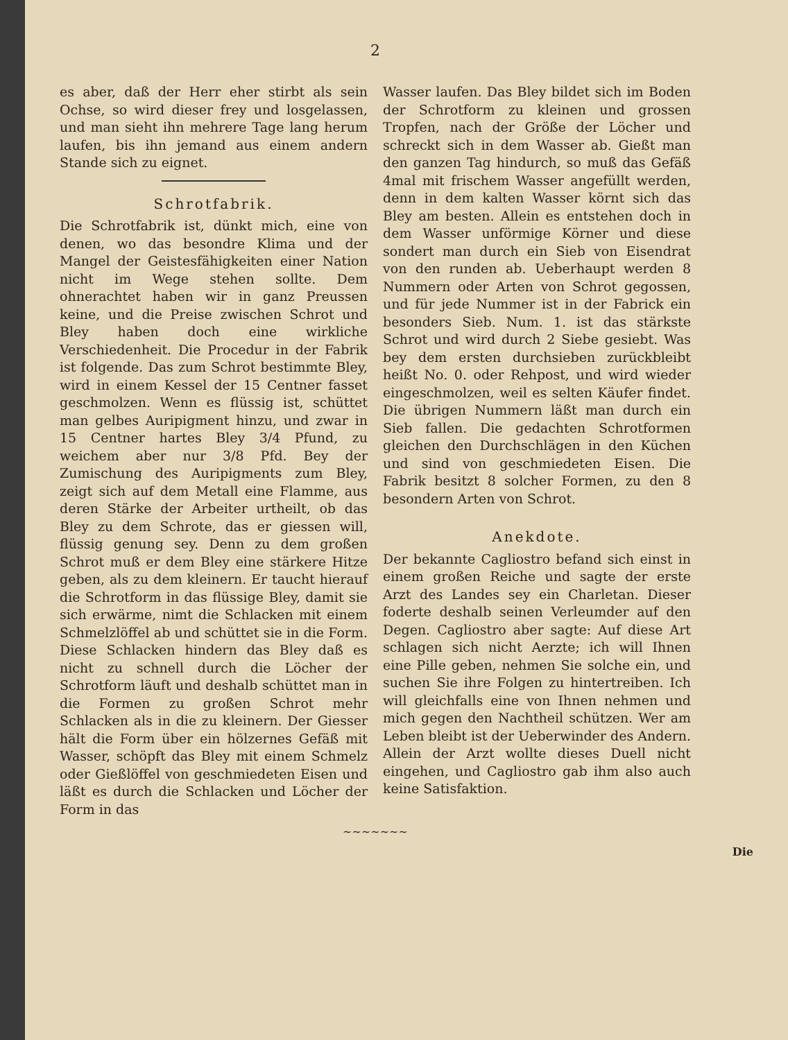2
es aber, daß der Herr eher stirbt als sein Ochse, so wird dieser frey und losgelassen, und man sieht ihn mehrere Tage lang herum laufen, bis ihn jemand aus einem andern Stande sich zu eignet.
Schrotfabrik.
Die Schrotfabrik ist, dünkt mich, eine von denen, wo das besondre Klima und der Mangel der Geistesfähigkeiten einer Nation nicht im Wege stehen sollte. Dem ohnerachtet haben wir in ganz Preussen keine, und die Preise zwischen Schrot und Bley haben doch eine wirkliche Verschiedenheit. Die Procedur in der Fabrik ist folgende. Das zum Schrot bestimmte Bley, wird in einem Kessel der 15 Centner fasset geschmolzen. Wenn es flüssig ist, schüttet man gelbes Auripigment hinzu, und zwar in 15 Centner hartes Bley 3/4 Pfund, zu weichem aber nur 3/8 Pfd. Bey der Zumischung des Auripigments zum Bley, zeigt sich auf dem Metall eine Flamme, aus deren Stärke der Arbeiter urtheilt, ob das Bley zu dem Schrote, das er giessen will, flüssig genung sey. Denn zu dem großen Schrot muß er dem Bley eine stärkere Hitze geben, als zu dem kleinern. Er taucht hierauf die Schrotform in das flüssige Bley, damit sie sich erwärme, nimt die Schlacken mit einem Schmelzlöffel ab und schüttet sie in die Form. Diese Schlacken hindern das Bley daß es nicht zu schnell durch die Löcher der Schrotform läuft und deshalb schüttet man in die Formen zu großen Schrot mehr Schlacken als in die zu kleinern. Der Giesser hält die Form über ein hölzernes Gefäß mit Wasser, schöpft das Bley mit einem Schmelz oder Gießlöffel von geschmiedeten Eisen und läßt es durch die Schlacken und Löcher der Form in das
Wasser laufen. Das Bley bildet sich im Boden der Schrotform zu kleinen und grossen Tropfen, nach der Größe der Löcher und schreckt sich in dem Wasser ab. Gießt man den ganzen Tag hindurch, so muß das Gefäß 4mal mit frischem Wasser angefüllt werden, denn in dem kalten Wasser körnt sich das Bley am besten. Allein es entstehen doch in dem Wasser unförmige Körner und diese sondert man durch ein Sieb von Eisendrat von den runden ab. Ueberhaupt werden 8 Nummern oder Arten von Schrot gegossen, und für jede Nummer ist in der Fabrick ein besonders Sieb. Num. 1. ist das stärkste Schrot und wird durch 2 Siebe gesiebt. Was bey dem ersten durchsieben zurückbleibt heißt No. 0. oder Rehpost, und wird wieder eingeschmolzen, weil es selten Käufer findet. Die übrigen Nummern läßt man durch ein Sieb fallen. Die gedachten Schrotformen gleichen den Durchschlägen in den Küchen und sind von geschmiedeten Eisen. Die Fabrik besitzt 8 solcher Formen, zu den 8 besondern Arten von Schrot.
Anekdote.
Der bekannte Cagliostro befand sich einst in einem großen Reiche und sagte der erste Arzt des Landes sey ein Charletan. Dieser foderte deshalb seinen Verleumder auf den Degen. Cagliostro aber sagte: Auf diese Art schlagen sich nicht Aerzte; ich will Ihnen eine Pille geben, nehmen Sie solche ein, und suchen Sie ihre Folgen zu hintertreiben. Ich will gleichfalls eine von Ihnen nehmen und mich gegen den Nachtheil schützen. Wer am Leben bleibt ist der Ueberwinder des Andern. Allein der Arzt wollte dieses Duell nicht eingehen, und Cagliostro gab ihm also auch keine Satisfaktion.
~~~~~~~
Die